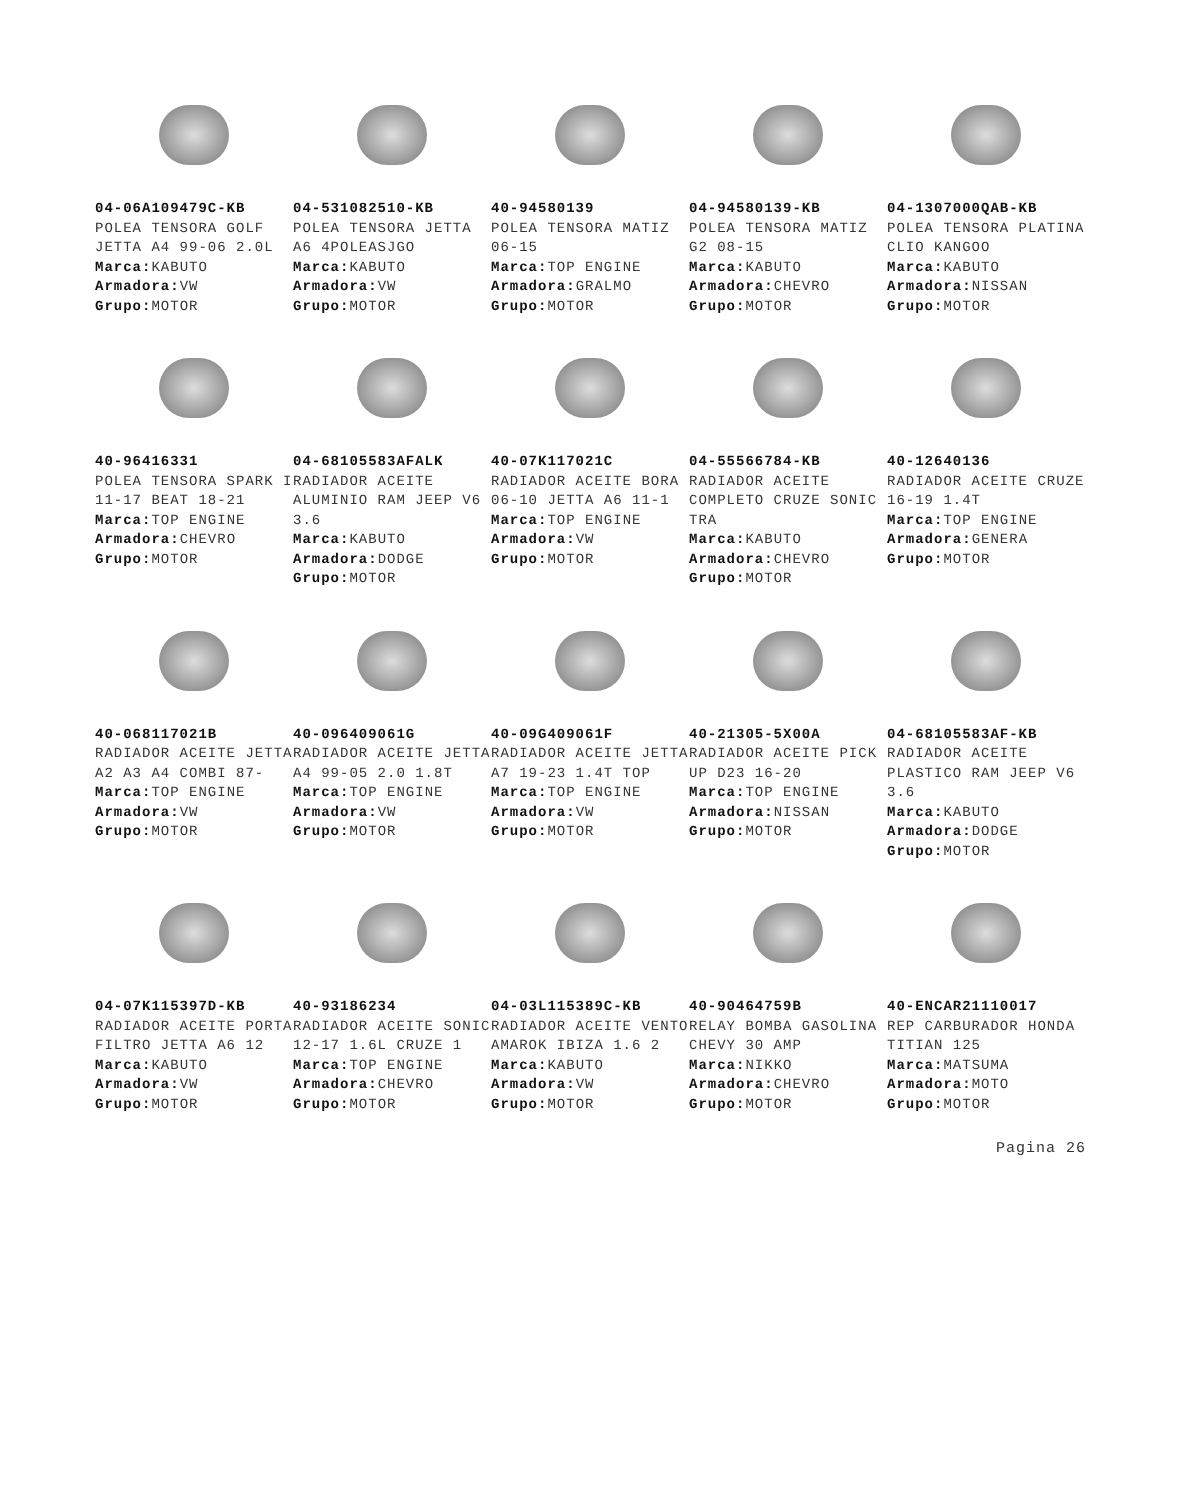04-06A109479C-KB
POLEA TENSORA GOLF JETTA A4 99-06 2.0L
Marca: KABUTO
Armadora: VW
Grupo: MOTOR
04-531082510-KB
POLEA TENSORA JETTA A6 4POLEASJGO
Marca: KABUTO
Armadora: VW
Grupo: MOTOR
40-94580139
POLEA TENSORA MATIZ 06-15
Marca: TOP ENGINE
Armadora: GRALMO
Grupo: MOTOR
04-94580139-KB
POLEA TENSORA MATIZ G2 08-15
Marca: KABUTO
Armadora: CHEVRO
Grupo: MOTOR
04-1307000QAB-KB
POLEA TENSORA PLATINA CLIO KANGOO
Marca: KABUTO
Armadora: NISSAN
Grupo: MOTOR
40-96416331
POLEA TENSORA SPARK I 11-17 BEAT 18-21
Marca: TOP ENGINE
Armadora: CHEVRO
Grupo: MOTOR
04-68105583AFALK
RADIADOR ACEITE ALUMINIO RAM JEEP V6 3.6
Marca: KABUTO
Armadora: DODGE
Grupo: MOTOR
40-07K117021C
RADIADOR ACEITE BORA 06-10 JETTA A6 11-1
Marca: TOP ENGINE
Armadora: VW
Grupo: MOTOR
04-55566784-KB
RADIADOR ACEITE COMPLETO CRUZE SONIC TRA
Marca: KABUTO
Armadora: CHEVRO
Grupo: MOTOR
40-12640136
RADIADOR ACEITE CRUZE 16-19 1.4T
Marca: TOP ENGINE
Armadora: GENERA
Grupo: MOTOR
40-068117021B
RADIADOR ACEITE JETTA A2 A3 A4 COMBI 87-
Marca: TOP ENGINE
Armadora: VW
Grupo: MOTOR
40-096409061G
RADIADOR ACEITE JETTA A4 99-05 2.0 1.8T
Marca: TOP ENGINE
Armadora: VW
Grupo: MOTOR
40-09G409061F
RADIADOR ACEITE JETTA A7 19-23 1.4T TOP
Marca: TOP ENGINE
Armadora: VW
Grupo: MOTOR
40-21305-5X00A
RADIADOR ACEITE PICK UP D23 16-20
Marca: TOP ENGINE
Armadora: NISSAN
Grupo: MOTOR
04-68105583AF-KB
RADIADOR ACEITE PLASTICO RAM JEEP V6 3.6
Marca: KABUTO
Armadora: DODGE
Grupo: MOTOR
04-07K115397D-KB
RADIADOR ACEITE PORTA FILTRO JETTA A6 12
Marca: KABUTO
Armadora: VW
Grupo: MOTOR
40-93186234
RADIADOR ACEITE SONIC 12-17 1.6L CRUZE 1
Marca: TOP ENGINE
Armadora: CHEVRO
Grupo: MOTOR
04-03L115389C-KB
RADIADOR ACEITE VENTO AMAROK IBIZA 1.6 2
Marca: KABUTO
Armadora: VW
Grupo: MOTOR
40-90464759B
RELAY BOMBA GASOLINA CHEVY 30 AMP
Marca: NIKKO
Armadora: CHEVRO
Grupo: MOTOR
40-ENCAR21110017
REP CARBURADOR HONDA TITIAN 125
Marca: MATSUMA
Armadora: MOTO
Grupo: MOTOR
Pagina 26